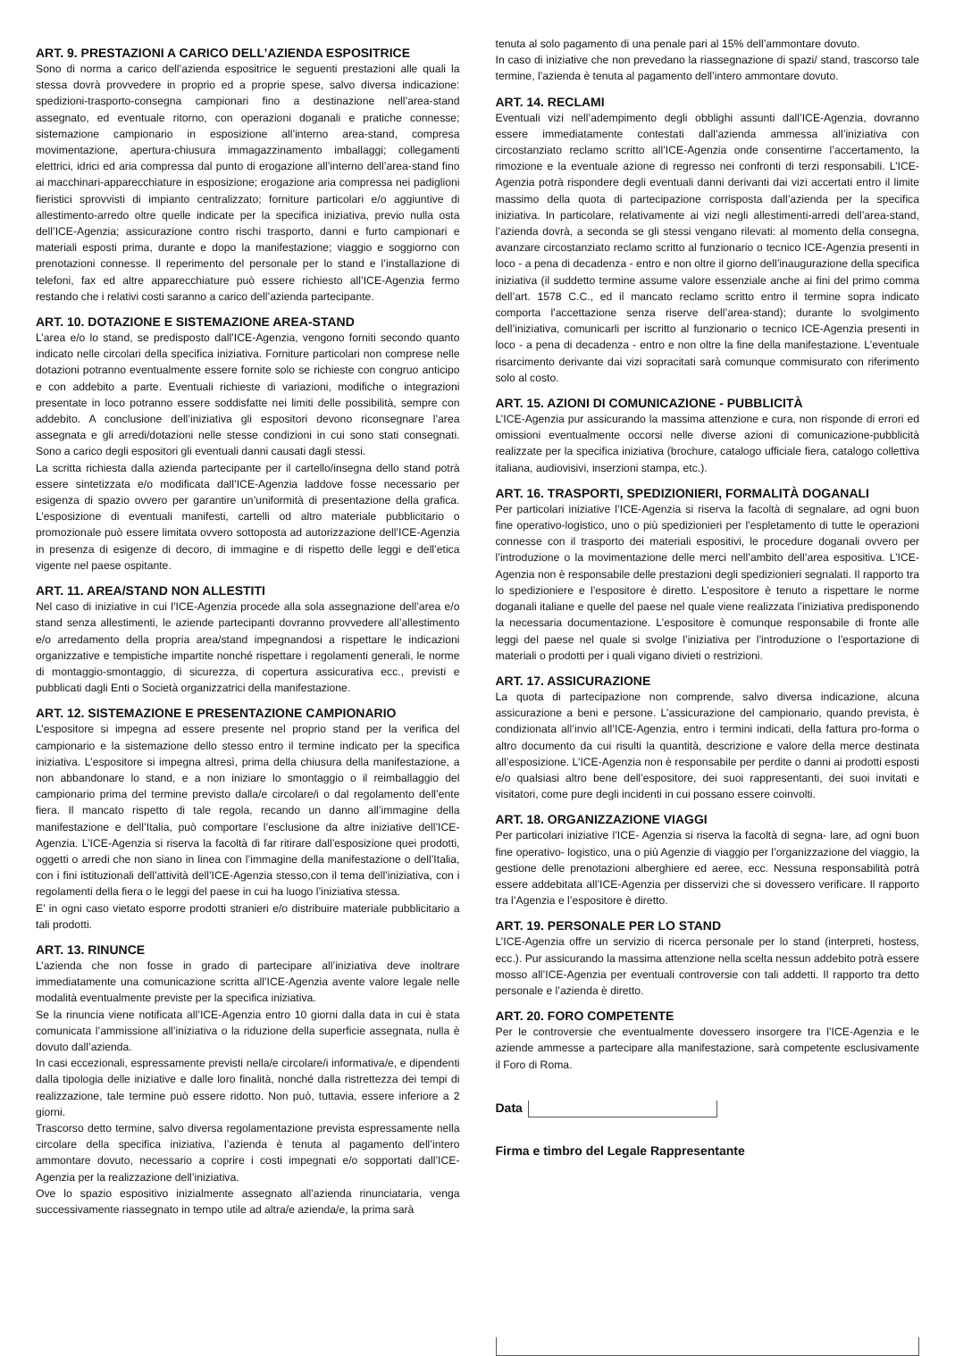ART. 9. PRESTAZIONI A CARICO DELL’AZIENDA ESPOSITRICE
Sono di norma a carico dell’azienda espositrice le seguenti prestazioni alle quali la stessa dovrà provvedere in proprio ed a proprie spese, salvo diversa indicazione: spedizioni-trasporto-consegna campionari fino a destinazione nell’area-stand assegnato, ed eventuale ritorno, con operazioni doganali e pratiche connesse; sistemazione campionario in esposizione all’interno area-stand, compresa movimentazione, apertura-chiusura immagazzinamento imballaggi; collegamenti elettrici, idrici ed aria compressa dal punto di erogazione all’interno dell’area-stand fino ai macchinari-apparecchiature in esposizione; erogazione aria compressa nei padiglioni fieristici sprovvisti di impianto centralizzato; forniture particolari e/o aggiuntive di allestimento-arredo oltre quelle indicate per la specifica iniziativa, previo nulla osta dell’ICE-Agenzia; assicurazione contro rischi trasporto, danni e furto campionari e materiali esposti prima, durante e dopo la manifestazione; viaggio e soggiorno con prenotazioni connesse. Il reperimento del personale per lo stand e l’installazione di telefoni, fax ed altre apparecchiature può essere richiesto all’ICE-Agenzia fermo restando che i relativi costi saranno a carico dell’azienda partecipante.
ART. 10. DOTAZIONE E SISTEMAZIONE AREA-STAND
L’area e/o lo stand, se predisposto dall’ICE-Agenzia, vengono forniti secondo quanto indicato nelle circolari della specifica iniziativa. Forniture particolari non comprese nelle dotazioni potranno eventualmente essere fornite solo se richieste con congruo anticipo e con addebito a parte. Eventuali richieste di variazioni, modifiche o integrazioni presentate in loco potranno essere soddisfatte nei limiti delle possibilità, sempre con addebito. A conclusione dell’iniziativa gli espositori devono riconsegnare l’area assegnata e gli arredi/dotazioni nelle stesse condizioni in cui sono stati consegnati. Sono a carico degli espositori gli eventuali danni causati dagli stessi.
La scritta richiesta dalla azienda partecipante per il cartello/insegna dello stand potrà essere sintetizzata e/o modificata dall’ICE-Agenzia laddove fosse necessario per esigenza di spazio ovvero per garantire un’uniformità di presentazione della grafica. L’esposizione di eventuali manifesti, cartelli od altro materiale pubblicitario o promozionale può essere limitata ovvero sottoposta ad autorizzazione dell’ICE-Agenzia in presenza di esigenze di decoro, di immagine e di rispetto delle leggi e dell’etica vigente nel paese ospitante.
ART. 11. AREA/STAND NON ALLESTITI
Nel caso di iniziative in cui l’ICE-Agenzia procede alla sola assegnazione dell’area e/o stand senza allestimenti, le aziende partecipanti dovranno provvedere all’allestimento e/o arredamento della propria area/stand impegnandosi a rispettare le indicazioni organizzative e tempistiche impartite nonché rispettare i regolamenti generali, le norme di montaggio-smontaggio, di sicurezza, di copertura assicurativa ecc., previsti e pubblicati dagli Enti o Società organizzatrici della manifestazione.
ART. 12. SISTEMAZIONE E PRESENTAZIONE CAMPIONARIO
L’espositore si impegna ad essere presente nel proprio stand per la verifica del campionario e la sistemazione dello stesso entro il termine indicato per la specifica iniziativa. L’espositore si impegna altresì, prima della chiusura della manifestazione, a non abbandonare lo stand, e a non iniziare lo smontaggio o il reimballaggio del campionario prima del termine previsto dalla/e circolare/i o dal regolamento dell’ente fiera. Il mancato rispetto di tale regola, recando un danno all’immagine della manifestazione e dell’Italia, può comportare l’esclusione da altre iniziative dell’ICE-Agenzia. L’ICE-Agenzia si riserva la facoltà di far ritirare dall’esposizione quei prodotti, oggetti o arredi che non siano in linea con l’immagine della manifestazione o dell’Italia, con i fini istituzionali dell’attività dell’ICE-Agenzia stesso,con il tema dell’iniziativa, con i regolamenti della fiera o le leggi del paese in cui ha luogo l’iniziativa stessa.
E’ in ogni caso vietato esporre prodotti stranieri e/o distribuire materiale pubblicitario a tali prodotti.
ART. 13. RINUNCE
L’azienda che non fosse in grado di partecipare all’iniziativa deve inoltrare immediatamente una comunicazione scritta all’ICE-Agenzia avente valore legale nelle modalità eventualmente previste per la specifica iniziativa.
Se la rinuncia viene notificata all’ICE-Agenzia entro 10 giorni dalla data in cui è stata comunicata l’ammissione all’iniziativa o la riduzione della superficie assegnata, nulla è dovuto dall’azienda.
In casi eccezionali, espressamente previsti nella/e circolare/i informativa/e, e dipendenti dalla tipologia delle iniziative e dalle loro finalità, nonché dalla ristrettezza dei tempi di realizzazione, tale termine può essere ridotto. Non può, tuttavia, essere inferiore a 2 giorni.
Trascorso detto termine, salvo diversa regolamentazione prevista espressamente nella circolare della specifica iniziativa, l’azienda è tenuta al pagamento dell’intero ammontare dovuto, necessario a coprire i costi impegnati e/o sopportati dall’ICE-Agenzia per la realizzazione dell’iniziativa.
Ove lo spazio espositivo inizialmente assegnato all’azienda rinunciataria, venga successivamente riassegnato in tempo utile ad altra/e azienda/e, la prima sarà
tenuta al solo pagamento di una penale pari al 15% dell’ammontare dovuto.
In caso di iniziative che non prevedano la riassegnazione di spazi/ stand, trascorso tale termine, l’azienda è tenuta al pagamento dell’intero ammontare dovuto.
ART. 14. RECLAMI
Eventuali vizi nell’adempimento degli obblighi assunti dall’ICE-Agenzia, dovranno essere immediatamente contestati dall’azienda ammessa all’iniziativa con circostanziato reclamo scritto all’ICE-Agenzia onde consentirne l’accertamento, la rimozione e la eventuale azione di regresso nei confronti di terzi responsabili. L’ICE-Agenzia potrà rispondere degli eventuali danni derivanti dai vizi accertati entro il limite massimo della quota di partecipazione corrisposta dall’azienda per la specifica iniziativa. In particolare, relativamente ai vizi negli allestimenti-arredi dell’area-stand, l’azienda dovrà, a seconda se gli stessi vengano rilevati: al momento della consegna, avanzare circostanziato reclamo scritto al funzionario o tecnico ICE-Agenzia presenti in loco - a pena di decadenza - entro e non oltre il giorno dell’inaugurazione della specifica iniziativa (il suddetto termine assume valore essenziale anche ai fini del primo comma dell’art. 1578 C.C., ed il mancato reclamo scritto entro il termine sopra indicato comporta l’accettazione senza riserve dell’area-stand); durante lo svolgimento dell’iniziativa, comunicarli per iscritto al funzionario o tecnico ICE-Agenzia presenti in loco - a pena di decadenza - entro e non oltre la fine della manifestazione. L’eventuale risarcimento derivante dai vizi sopracitati sarà comunque commisurato con riferimento solo al costo.
ART. 15. AZIONI DI COMUNICAZIONE - PUBBLICITÀ
L’ICE-Agenzia pur assicurando la massima attenzione e cura, non risponde di errori ed omissioni eventualmente occorsi nelle diverse azioni di comunicazione-pubblicità realizzate per la specifica iniziativa (brochure, catalogo ufficiale fiera, catalogo collettiva italiana, audiovisivi, inserzioni stampa, etc.).
ART. 16. TRASPORTI, SPEDIZIONIERI, FORMALITÀ DOGANALI
Per particolari iniziative l’ICE-Agenzia si riserva la facoltà di segnalare, ad ogni buon fine operativo-logistico, uno o più spedizionieri per l’espletamento di tutte le operazioni connesse con il trasporto dei materiali espositivi, le procedure doganali ovvero per l’introduzione o la movimentazione delle merci nell’ambito dell’area espositiva. L’ICE-Agenzia non è responsabile delle prestazioni degli spedizionieri segnalati. Il rapporto tra lo spedizioniere e l’espositore è diretto. L’espositore è tenuto a rispettare le norme doganali italiane e quelle del paese nel quale viene realizzata l’iniziativa predisponendo la necessaria documentazione. L’espositore è comunque responsabile di fronte alle leggi del paese nel quale si svolge l’iniziativa per l’introduzione o l’esportazione di materiali o prodotti per i quali vigano divieti o restrizioni.
ART. 17. ASSICURAZIONE
La quota di partecipazione non comprende, salvo diversa indicazione, alcuna assicurazione a beni e persone. L’assicurazione del campionario, quando prevista, è condizionata all’invio all’ICE-Agenzia, entro i termini indicati, della fattura pro-forma o altro documento da cui risulti la quantità, descrizione e valore della merce destinata all’esposizione. L’ICE-Agenzia non è responsabile per perdite o danni ai prodotti esposti e/o qualsiasi altro bene dell’espositore, dei suoi rappresentanti, dei suoi invitati e visitatori, come pure degli incidenti in cui possano essere coinvolti.
ART. 18. ORGANIZZAZIONE VIAGGI
Per particolari iniziative l’ICE- Agenzia si riserva la facoltà di segna- lare, ad ogni buon fine operativo- logistico, una o più Agenzie di viaggio per l’organizzazione del viaggio, la gestione delle prenotazioni alberghiere ed aeree, ecc. Nessuna responsabilità potrà essere addebitata all’ICE-Agenzia per disservizi che si dovessero verificare. Il rapporto tra l’Agenzia e l’espositore è diretto.
ART. 19. PERSONALE PER LO STAND
L’ICE-Agenzia offre un servizio di ricerca personale per lo stand (interpreti, hostess, ecc.). Pur assicurando la massima attenzione nella scelta nessun addebito potrà essere mosso all’ICE-Agenzia per eventuali controversie con tali addetti. Il rapporto tra detto personale e l’azienda è diretto.
ART. 20. FORO COMPETENTE
Per le controversie che eventualmente dovessero insorgere tra l’ICE-Agenzia e le aziende ammesse a partecipare alla manifestazione, sarà competente esclusivamente il Foro di Roma.
Data
Firma e timbro del Legale Rappresentante